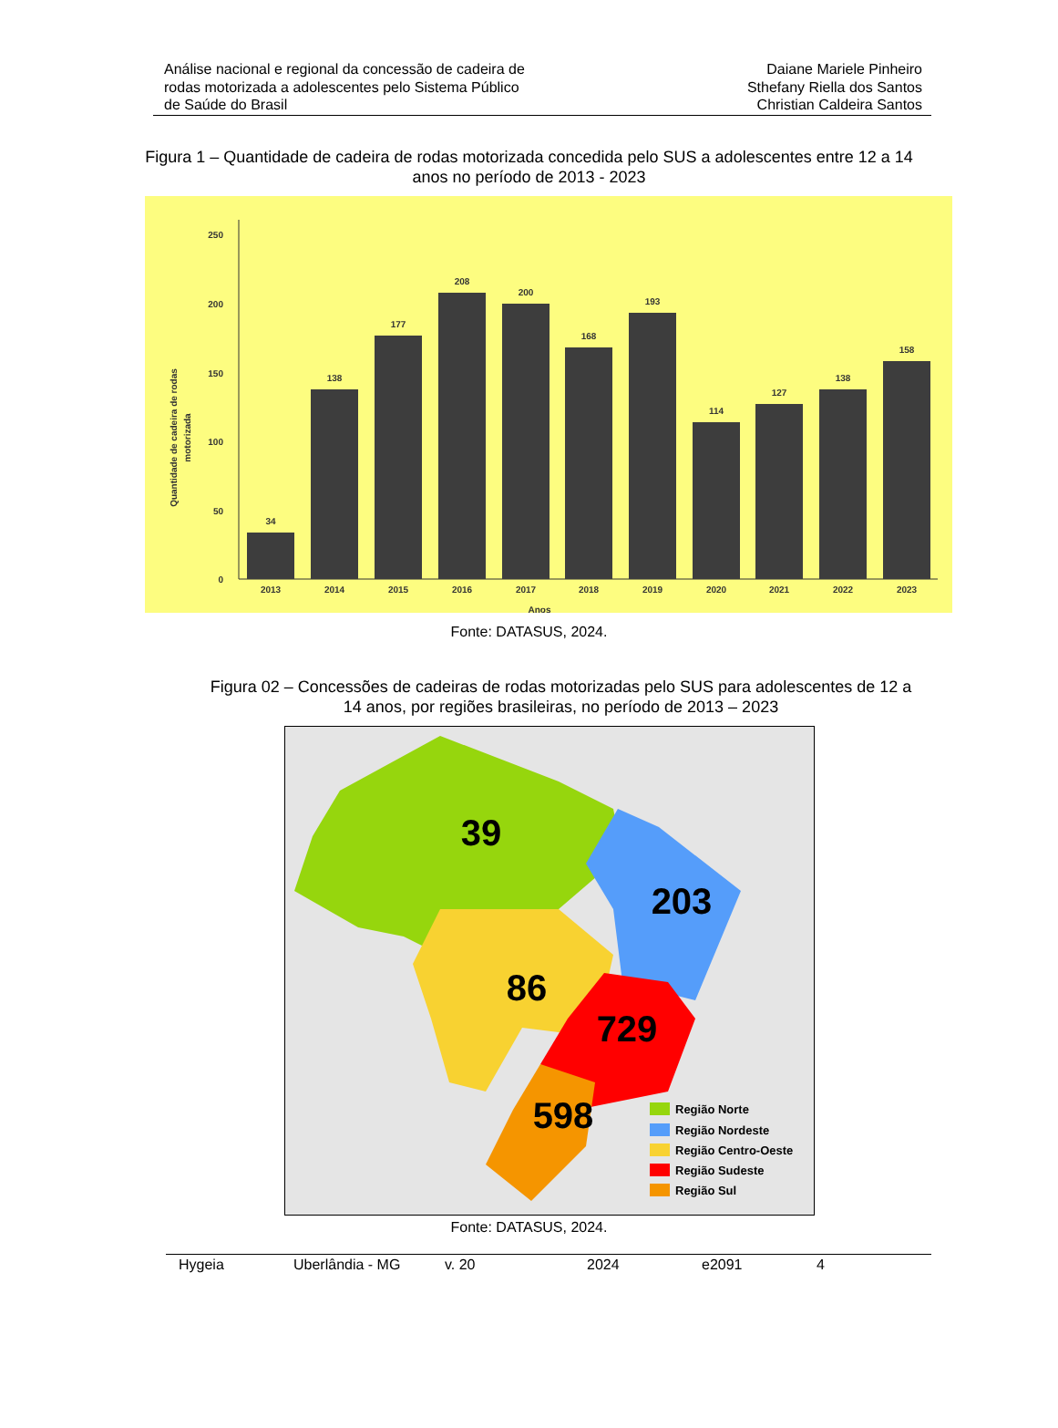Análise nacional e regional da concessão de cadeira de
rodas motorizada a adolescentes pelo Sistema Público
de Saúde do Brasil
Daiane Mariele Pinheiro
Sthefany Riella dos Santos
Christian Caldeira Santos
Figura 1 – Quantidade de cadeira de rodas motorizada concedida pelo SUS a adolescentes entre 12 a 14
anos no período de 2013 - 2023
0
50
100
150
200
250
Quantidade de cadeira de rodas
motorizada
34
138
177
208
200
168
193
114
127
138
158
2013
2014
2015
2016
2017
2018
2019
2020
2021
2022
2023
Anos
Fonte: DATASUS, 2024.
Figura 02 – Concessões de cadeiras de rodas motorizadas pelo SUS para adolescentes de 12 a
14 anos, por regiões brasileiras, no período de 2013 – 2023
39
203
86
729
598
Região Norte
Região Nordeste
Região Centro-Oeste
Região Sudeste
Região Sul
Fonte: DATASUS, 2024.
Hygeia Uberlândia - MG v. 20 2024 e2091 4